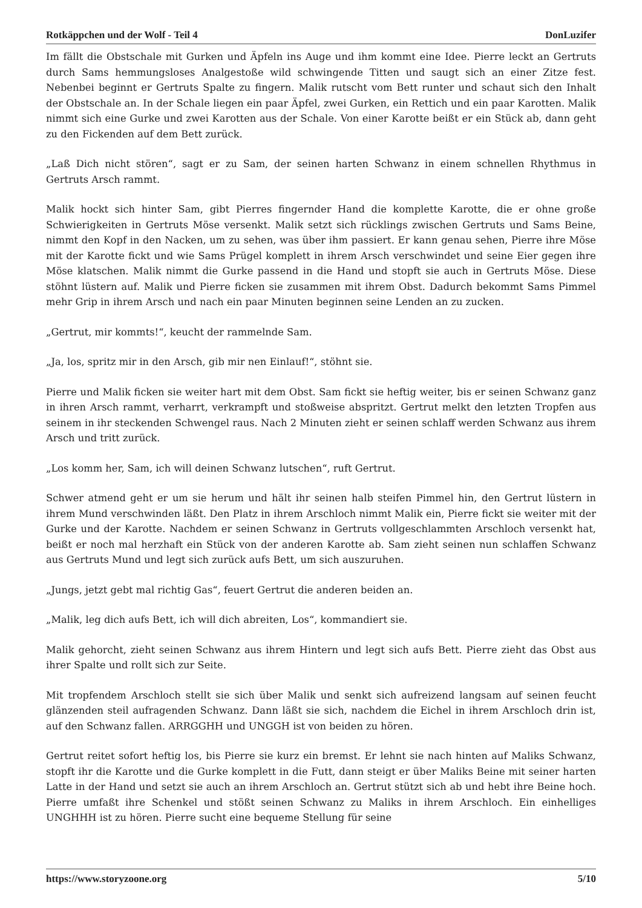Rotkäppchen und der Wolf - Teil 4 DonLuzifer
Im fällt die Obstschale mit Gurken und Äpfeln ins Auge und ihm kommt eine Idee. Pierre leckt an Gertruts durch Sams hemmungsloses Analgestoße wild schwingende Titten und saugt sich an einer Zitze fest. Nebenbei beginnt er Gertruts Spalte zu fingern. Malik rutscht vom Bett runter und schaut sich den Inhalt der Obstschale an. In der Schale liegen ein paar Äpfel, zwei Gurken, ein Rettich und ein paar Karotten. Malik nimmt sich eine Gurke und zwei Karotten aus der Schale. Von einer Karotte beißt er ein Stück ab, dann geht zu den Fickenden auf dem Bett zurück.
„Laß Dich nicht stören“, sagt er zu Sam, der seinen harten Schwanz in einem schnellen Rhythmus in Gertruts Arsch rammt.
Malik hockt sich hinter Sam, gibt Pierres fingernder Hand die komplette Karotte, die er ohne große Schwierigkeiten in Gertruts Möse versenkt. Malik setzt sich rücklings zwischen Gertruts und Sams Beine, nimmt den Kopf in den Nacken, um zu sehen, was über ihm passiert. Er kann genau sehen, Pierre ihre Möse mit der Karotte fickt und wie Sams Prügel komplett in ihrem Arsch verschwindet und seine Eier gegen ihre Möse klatschen. Malik nimmt die Gurke passend in die Hand und stopft sie auch in Gertruts Möse. Diese stöhnt lüstern auf. Malik und Pierre ficken sie zusammen mit ihrem Obst. Dadurch bekommt Sams Pimmel mehr Grip in ihrem Arsch und nach ein paar Minuten beginnen seine Lenden an zu zucken.
„Gertrut, mir kommts!“, keucht der rammelnde Sam.
„Ja, los, spritz mir in den Arsch, gib mir nen Einlauf!“, stöhnt sie.
Pierre und Malik ficken sie weiter hart mit dem Obst. Sam fickt sie heftig weiter, bis er seinen Schwanz ganz in ihren Arsch rammt, verharrt, verkrampft und stoßweise abspritzt. Gertrut melkt den letzten Tropfen aus seinem in ihr steckenden Schwengel raus. Nach 2 Minuten zieht er seinen schlaff werden Schwanz aus ihrem Arsch und tritt zurück.
„Los komm her, Sam, ich will deinen Schwanz lutschen“, ruft Gertrut.
Schwer atmend geht er um sie herum und hält ihr seinen halb steifen Pimmel hin, den Gertrut lüstern in ihrem Mund verschwinden läßt. Den Platz in ihrem Arschloch nimmt Malik ein, Pierre fickt sie weiter mit der Gurke und der Karotte. Nachdem er seinen Schwanz in Gertruts vollgeschlammten Arschloch versenkt hat, beißt er noch mal herzhaft ein Stück von der anderen Karotte ab. Sam zieht seinen nun schlaffen Schwanz aus Gertruts Mund und legt sich zurück aufs Bett, um sich auszuruhen.
„Jungs, jetzt gebt mal richtig Gas“, feuert Gertrut die anderen beiden an.
„Malik, leg dich aufs Bett, ich will dich abreiten, Los“, kommandiert sie.
Malik gehorcht, zieht seinen Schwanz aus ihrem Hintern und legt sich aufs Bett. Pierre zieht das Obst aus ihrer Spalte und rollt sich zur Seite.
Mit tropfendem Arschloch stellt sie sich über Malik und senkt sich aufreizend langsam auf seinen feucht glänzenden steil aufragenden Schwanz. Dann läßt sie sich, nachdem die Eichel in ihrem Arschloch drin ist, auf den Schwanz fallen. ARRGGHH und UNGGH ist von beiden zu hören.
Gertrut reitet sofort heftig los, bis Pierre sie kurz ein bremst. Er lehnt sie nach hinten auf Maliks Schwanz, stopft ihr die Karotte und die Gurke komplett in die Futt, dann steigt er über Maliks Beine mit seiner harten Latte in der Hand und setzt sie auch an ihrem Arschloch an. Gertrut stützt sich ab und hebt ihre Beine hoch. Pierre umfaßt ihre Schenkel und stößt seinen Schwanz zu Maliks in ihrem Arschloch. Ein einhelliges UNGHHH ist zu hören. Pierre sucht eine bequeme Stellung für seine
https://www.storyzoone.org 5/10